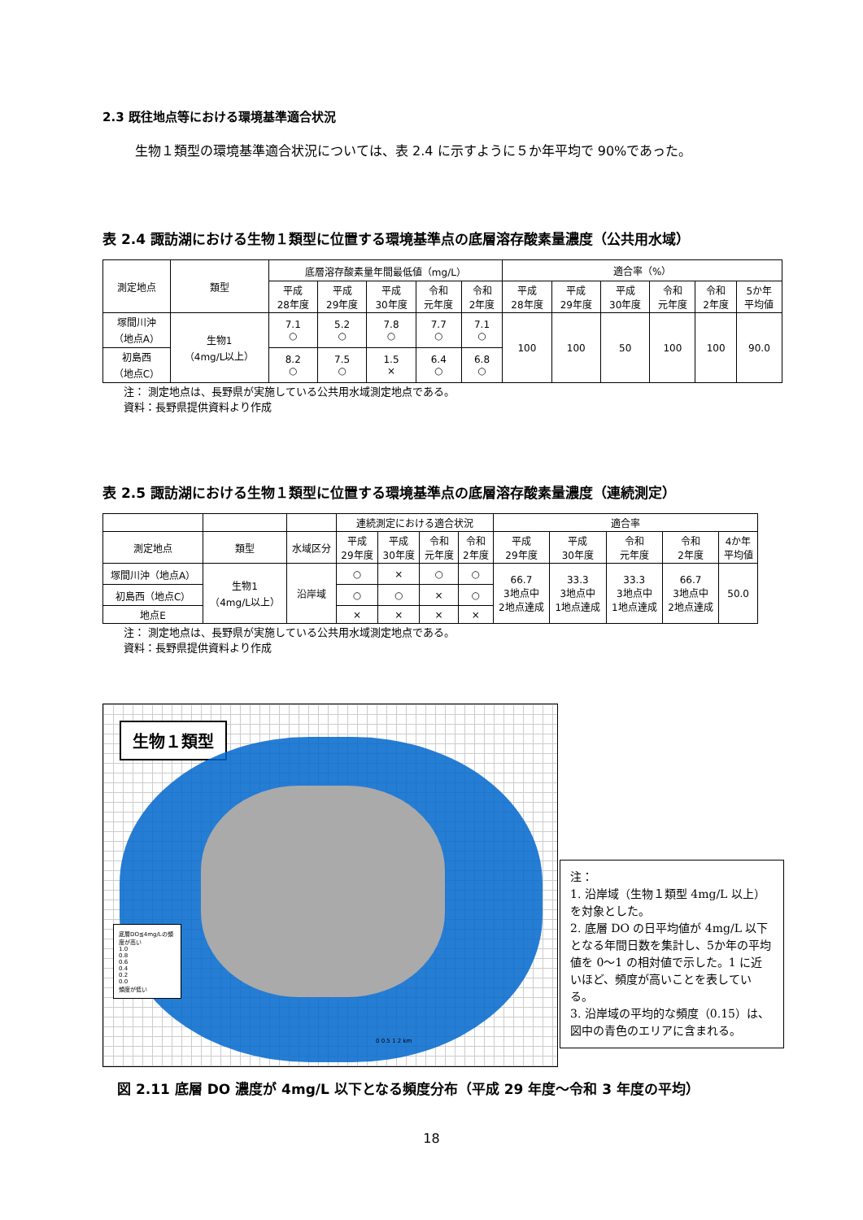2.3 既往地点等における環境基準適合状況
生物１類型の環境基準適合状況については、表 2.4 に示すように５か年平均で 90%であった。
表 2.4 諏訪湖における生物１類型に位置する環境基準点の底層溶存酸素量濃度（公共用水域）
| 測定地点 | 類型 | 底層溶存酸素量年間最低値（mg/L） | | | | | 適合率（%） | | | | | |
| --- | --- | --- | --- | --- | --- | --- | --- | --- | --- | --- | --- | --- |
| | | 平成 28年度 | 平成 29年度 | 平成 30年度 | 令和 元年度 | 令和 2年度 | 平成 28年度 | 平成 29年度 | 平成 30年度 | 令和 元年度 | 令和 2年度 | 5か年 平均値 |
| 塚間川沖 （地点A） | 生物1 （4mg/L以上） | 7.1 ○ | 5.2 ○ | 7.8 ○ | 7.7 ○ | 7.1 ○ | 100 | 100 | 50 | 100 | 100 | 90.0 |
| 初島西 （地点C） | | 8.2 ○ | 7.5 ○ | 1.5 × | 6.4 ○ | 6.8 ○ | | | | | | |
注： 測定地点は、長野県が実施している公共用水域測定地点である。
資料：長野県提供資料より作成
表 2.5 諏訪湖における生物１類型に位置する環境基準点の底層溶存酸素量濃度（連続測定）
| | | | 連続測定における適合状況 | | | | 適合率 | | | | |
| --- | --- | --- | --- | --- | --- | --- | --- | --- | --- | --- | --- |
| 測定地点 | 類型 | 水域区分 | 平成 29年度 | 平成 30年度 | 令和 元年度 | 令和 2年度 | 平成 29年度 | 平成 30年度 | 令和 元年度 | 令和 2年度 | 4か年 平均値 |
| 塚間川沖（地点A） | 生物1 （4mg/L以上） | 沿岸域 | ○ | × | ○ | ○ | 66.7 3地点中 2地点達成 | 33.3 3地点中 1地点達成 | 33.3 3地点中 1地点達成 | 66.7 3地点中 2地点達成 | 50.0 |
| 初島西（地点C） | | | ○ | ○ | × | ○ | | | | | |
| 地点E | | | × | × | × | × | | | | | |
注： 測定地点は、長野県が実施している公共用水域測定地点である。
資料：長野県提供資料より作成
生物１類型
底層DO≦4mg/Lの頻度が高い
1.0
0.8
0.6
0.4
0.2
0.0
頻度が低い
0 0.5 1 2 km
注：
1. 沿岸域（生物１類型 4mg/L 以上）を対象とした。
2. 底層 DO の日平均値が 4mg/L 以下となる年間日数を集計し、5か年の平均値を 0〜1 の相対値で示した。1 に近いほど、頻度が高いことを表している。
3. 沿岸域の平均的な頻度（0.15）は、図中の青色のエリアに含まれる。
図 2.11 底層 DO 濃度が 4mg/L 以下となる頻度分布（平成 29 年度〜令和 3 年度の平均）
18